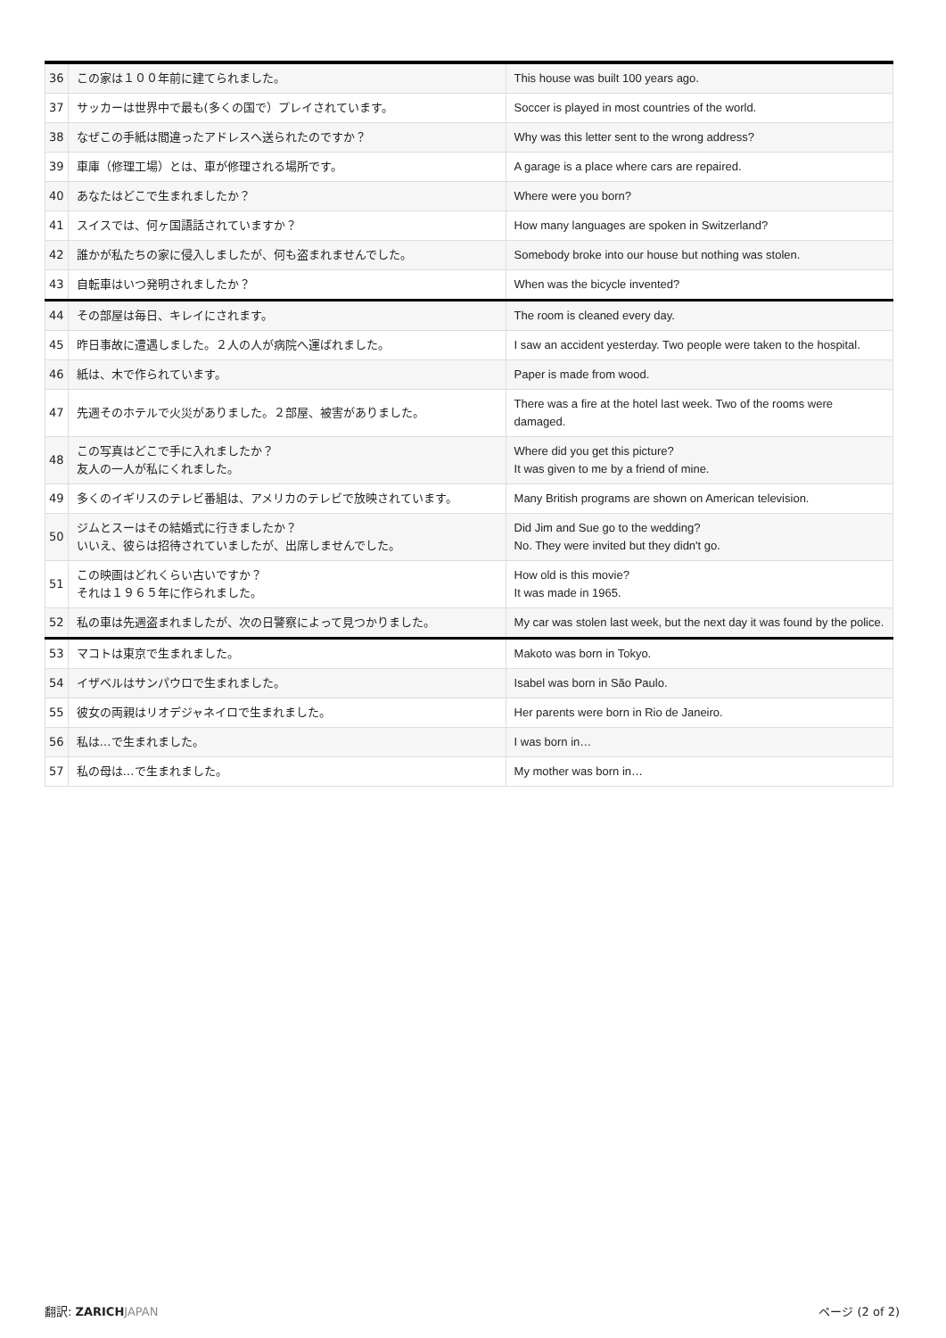| 36 | この家は１００年前に建てられました。 | This house was built 100 years ago. |
| 37 | サッカーは世界中で最も(多くの国で）プレイされています。 | Soccer is played in most countries of the world. |
| 38 | なぜこの手紙は間違ったアドレスへ送られたのですか？ | Why was this letter sent to the wrong address? |
| 39 | 車庫（修理工場）とは、車が修理される場所です。 | A garage is a place where cars are repaired. |
| 40 | あなたはどこで生まれましたか？ | Where were you born? |
| 41 | スイスでは、何ヶ国語話されていますか？ | How many languages are spoken in Switzerland? |
| 42 | 誰かが私たちの家に侵入しましたが、何も盗まれませんでした。 | Somebody broke into our house but nothing was stolen. |
| 43 | 自転車はいつ発明されましたか？ | When was the bicycle invented? |
| 44 | その部屋は毎日、キレイにされます。 | The room is cleaned every day. |
| 45 | 昨日事故に遭遇しました。２人の人が病院へ運ばれました。 | I saw an accident yesterday. Two people were taken to the hospital. |
| 46 | 紙は、木で作られています。 | Paper is made from wood. |
| 47 | 先週そのホテルで火災がありました。２部屋、被害がありました。 | There was a fire at the hotel last week. Two of the rooms were damaged. |
| 48 | この写真はどこで手に入れましたか？ 友人の一人が私にくれました。 | Where did you get this picture? It was given to me by a friend of mine. |
| 49 | 多くのイギリスのテレビ番組は、アメリカのテレビで放映されています。 | Many British programs are shown on American television. |
| 50 | ジムとスーはその結婚式に行きましたか？ いいえ、彼らは招待されていましたが、出席しませんでした。 | Did Jim and Sue go to the wedding? No. They were invited but they didn't go. |
| 51 | この映画はどれくらい古いですか？ それは１９６５年に作られました。 | How old is this movie? It was made in 1965. |
| 52 | 私の車は先週盗まれましたが、次の日警察によって見つかりました。 | My car was stolen last week, but the next day it was found by the police. |
| 53 | マコトは東京で生まれました。 | Makoto was born in Tokyo. |
| 54 | イザベルはサンパウロで生まれました。 | Isabel was born in São Paulo. |
| 55 | 彼女の両親はリオデジャネイロで生まれました。 | Her parents were born in Rio de Janeiro. |
| 56 | 私は…で生まれました。 | I was born in… |
| 57 | 私の母は…で生まれました。 | My mother was born in… |
翻訳: ZARICH JAPAN ページ (2 of 2)